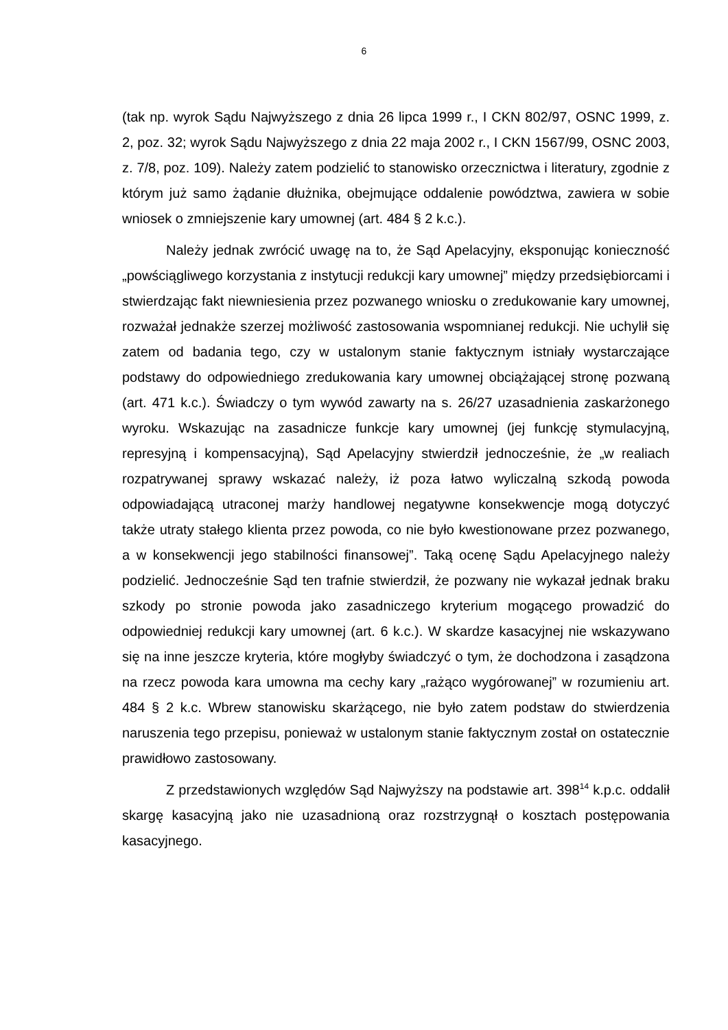6
(tak np. wyrok Sądu Najwyższego z dnia 26 lipca 1999 r., I CKN 802/97, OSNC 1999, z. 2, poz. 32; wyrok Sądu Najwyższego z dnia 22 maja 2002 r., I CKN 1567/99, OSNC 2003, z. 7/8, poz. 109). Należy zatem podzielić to stanowisko orzecznictwa i literatury, zgodnie z którym już samo żądanie dłużnika, obejmujące oddalenie powództwa, zawiera w sobie wniosek o zmniejszenie kary umownej (art. 484 § 2 k.c.).
Należy jednak zwrócić uwagę na to, że Sąd Apelacyjny, eksponując konieczność „powściągliwego korzystania z instytucji redukcji kary umownej” między przedsiębiorcami i stwierdzając fakt niewniesienia przez pozwanego wniosku o zredukowanie kary umownej, rozważał jednakże szerzej możliwość zastosowania wspomnianej redukcji. Nie uchylił się zatem od badania tego, czy w ustalonym stanie faktycznym istniały wystarczające podstawy do odpowiedniego zredukowania kary umownej obciążającej stronę pozwaną (art. 471 k.c.). Świadczy o tym wywód zawarty na s. 26/27 uzasadnienia zaskarżonego wyroku. Wskazując na zasadnicze funkcje kary umownej (jej funkcję stymulacyjną, represyjną i kompensacyjną), Sąd Apelacyjny stwierdził jednocześnie, że „w realiach rozpatrywanej sprawy wskazać należy, iż poza łatwo wyliczalną szkodą powoda odpowiadającą utraconej marży handlowej negatywne konsekwencje mogą dotyczyć także utraty stałego klienta przez powoda, co nie było kwestionowane przez pozwanego, a w konsekwencji jego stabilności finansowej”. Taką ocenę Sądu Apelacyjnego należy podzielić. Jednocześnie Sąd ten trafnie stwierdził, że pozwany nie wykazał jednak braku szkody po stronie powoda jako zasadniczego kryterium mogącego prowadzić do odpowiedniej redukcji kary umownej (art. 6 k.c.). W skardze kasacyjnej nie wskazywano się na inne jeszcze kryteria, które mogłyby świadczyć o tym, że dochodzona i zasądzona na rzecz powoda kara umowna ma cechy kary „rażąco wygórowanej” w rozumieniu art. 484 § 2 k.c. Wbrew stanowisku skarżącego, nie było zatem podstaw do stwierdzenia naruszenia tego przepisu, ponieważ w ustalonym stanie faktycznym został on ostatecznie prawidłowo zastosowany.
Z przedstawionych względów Sąd Najwyższy na podstawie art. 398<sup>14</sup> k.p.c. oddalił skargę kasacyjną jako nie uzasadnioną oraz rozstrzygnął o kosztach postępowania kasacyjnego.